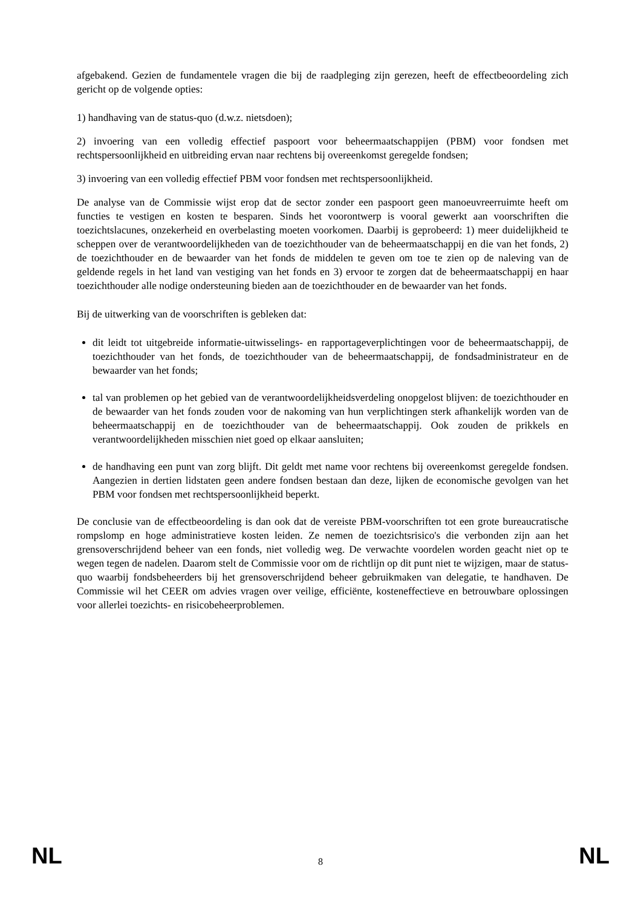afgebakend. Gezien de fundamentele vragen die bij de raadpleging zijn gerezen, heeft de effectbeoordeling zich gericht op de volgende opties:
1) handhaving van de status-quo (d.w.z. nietsdoen);
2) invoering van een volledig effectief paspoort voor beheermaatschappijen (PBM) voor fondsen met rechtspersoonlijkheid en uitbreiding ervan naar rechtens bij overeenkomst geregelde fondsen;
3) invoering van een volledig effectief PBM voor fondsen met rechtspersoonlijkheid.
De analyse van de Commissie wijst erop dat de sector zonder een paspoort geen manoeuvreerruimte heeft om functies te vestigen en kosten te besparen. Sinds het voorontwerp is vooral gewerkt aan voorschriften die toezichtslacunes, onzekerheid en overbelasting moeten voorkomen. Daarbij is geprobeerd: 1) meer duidelijkheid te scheppen over de verantwoordelijkheden van de toezichthouder van de beheermaatschappij en die van het fonds, 2) de toezichthouder en de bewaarder van het fonds de middelen te geven om toe te zien op de naleving van de geldende regels in het land van vestiging van het fonds en 3) ervoor te zorgen dat de beheermaatschappij en haar toezichthouder alle nodige ondersteuning bieden aan de toezichthouder en de bewaarder van het fonds.
Bij de uitwerking van de voorschriften is gebleken dat:
dit leidt tot uitgebreide informatie-uitwisselings- en rapportageverplichtingen voor de beheermaatschappij, de toezichthouder van het fonds, de toezichthouder van de beheermaatschappij, de fondsadministrateur en de bewaarder van het fonds;
tal van problemen op het gebied van de verantwoordelijkheidsverdeling onopgelost blijven: de toezichthouder en de bewaarder van het fonds zouden voor de nakoming van hun verplichtingen sterk afhankelijk worden van de beheermaatschappij en de toezichthouder van de beheermaatschappij. Ook zouden de prikkels en verantwoordelijkheden misschien niet goed op elkaar aansluiten;
de handhaving een punt van zorg blijft. Dit geldt met name voor rechtens bij overeenkomst geregelde fondsen. Aangezien in dertien lidstaten geen andere fondsen bestaan dan deze, lijken de economische gevolgen van het PBM voor fondsen met rechtspersoonlijkheid beperkt.
De conclusie van de effectbeoordeling is dan ook dat de vereiste PBM-voorschriften tot een grote bureaucratische rompslomp en hoge administratieve kosten leiden. Ze nemen de toezichtsrisico's die verbonden zijn aan het grensoverschrijdend beheer van een fonds, niet volledig weg. De verwachte voordelen worden geacht niet op te wegen tegen de nadelen. Daarom stelt de Commissie voor om de richtlijn op dit punt niet te wijzigen, maar de status-quo waarbij fondsbeheerders bij het grensoverschrijdend beheer gebruikmaken van delegatie, te handhaven. De Commissie wil het CEER om advies vragen over veilige, efficiënte, kosteneffectieve en betrouwbare oplossingen voor allerlei toezichts- en risicobeheerproblemen.
NL 8 NL